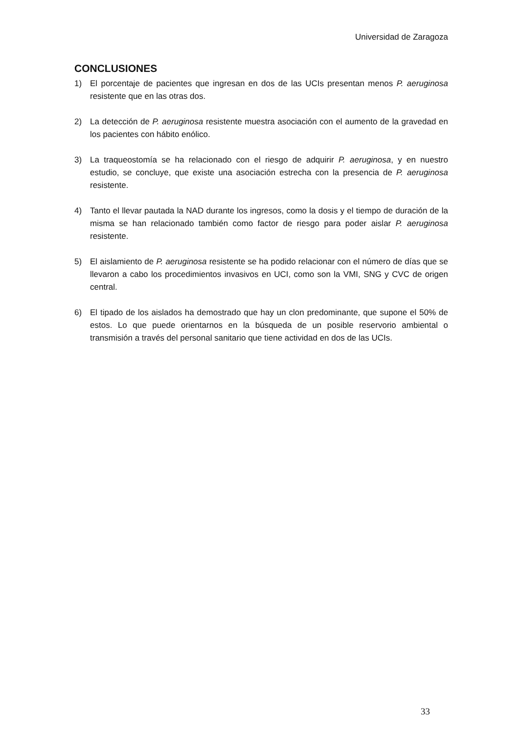Universidad de Zaragoza
CONCLUSIONES
1) El porcentaje de pacientes que ingresan en dos de las UCIs presentan menos P. aeruginosa resistente que en las otras dos.
2) La detección de P. aeruginosa resistente muestra asociación con el aumento de la gravedad en los pacientes con hábito enólico.
3) La traqueostomía se ha relacionado con el riesgo de adquirir P. aeruginosa, y en nuestro estudio, se concluye, que existe una asociación estrecha con la presencia de P. aeruginosa resistente.
4) Tanto el llevar pautada la NAD durante los ingresos, como la dosis y el tiempo de duración de la misma se han relacionado también como factor de riesgo para poder aislar P. aeruginosa resistente.
5) El aislamiento de P. aeruginosa resistente se ha podido relacionar con el número de días que se llevaron a cabo los procedimientos invasivos en UCI, como son la VMI, SNG y CVC de origen central.
6) El tipado de los aislados ha demostrado que hay un clon predominante, que supone el 50% de estos. Lo que puede orientarnos en la búsqueda de un posible reservorio ambiental o transmisión a través del personal sanitario que tiene actividad en dos de las UCIs.
33